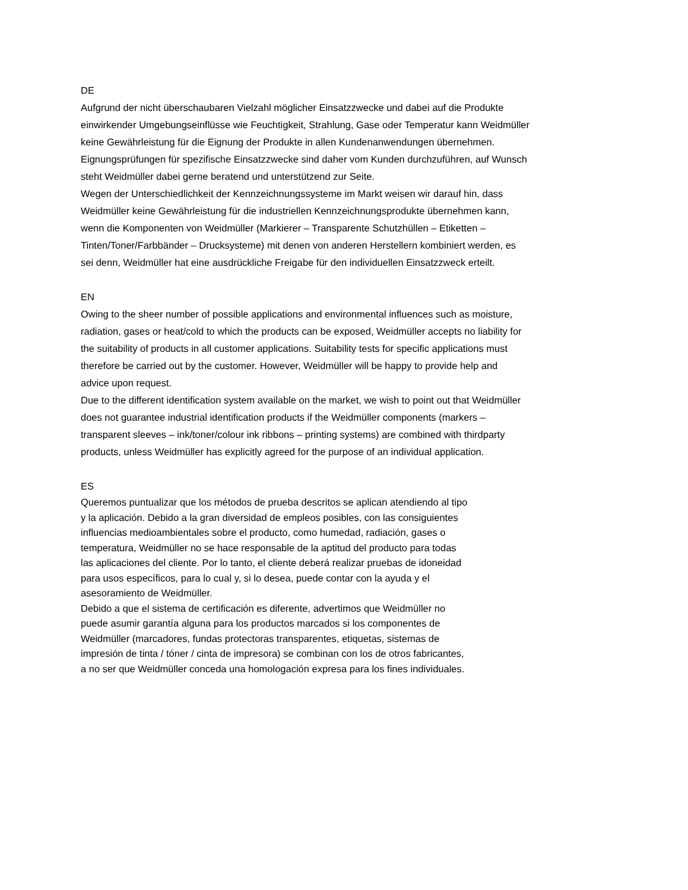DE
Aufgrund der nicht überschaubaren Vielzahl möglicher Einsatzzwecke und dabei auf die Produkte
einwirkender Umgebungseinflüsse wie Feuchtigkeit, Strahlung, Gase oder Temperatur kann Weidmüller
keine Gewährleistung für die Eignung der Produkte in allen Kundenanwendungen übernehmen.
Eignungsprüfungen für spezifische Einsatzzwecke sind daher vom Kunden durchzuführen, auf Wunsch
steht Weidmüller dabei gerne beratend und unterstützend zur Seite.
Wegen der Unterschiedlichkeit der Kennzeichnungssysteme im Markt weisen wir darauf hin, dass
Weidmüller keine Gewährleistung für die industriellen Kennzeichnungsprodukte übernehmen kann,
wenn die Komponenten von Weidmüller (Markierer – Transparente Schutzhüllen – Etiketten –
Tinten/Toner/Farbbänder – Drucksysteme) mit denen von anderen Herstellern kombiniert werden, es
sei denn, Weidmüller hat eine ausdrückliche Freigabe für den individuellen Einsatzzweck erteilt.
EN
Owing to the sheer number of possible applications and environmental influences such as moisture,
radiation, gases or heat/cold to which the products can be exposed, Weidmüller accepts no liability for
the suitability of products in all customer applications. Suitability tests for specific applications must
therefore be carried out by the customer. However, Weidmüller will be happy to provide help and
advice upon request.
Due to the different identification system available on the market, we wish to point out that Weidmüller
does not guarantee industrial identification products if the Weidmüller components (markers –
transparent sleeves – ink/toner/colour ink ribbons – printing systems) are combined with thirdparty
products, unless Weidmüller has explicitly agreed for the purpose of an individual application.
ES
Queremos puntualizar que los métodos de prueba descritos se aplican atendiendo al tipo
y la aplicación. Debido a la gran diversidad de empleos posibles, con las consiguientes
influencias medioambientales sobre el producto, como humedad, radiación, gases o
temperatura, Weidmüller no se hace responsable de la aptitud del producto para todas
las aplicaciones del cliente. Por lo tanto, el cliente deberá realizar pruebas de idoneidad
para usos específicos, para lo cual y, si lo desea, puede contar con la ayuda y el
asesoramiento de Weidmüller.
Debido a que el sistema de certificación es diferente, advertimos que Weidmüller no
puede asumir garantía alguna para los productos marcados si los componentes de
Weidmüller (marcadores, fundas protectoras transparentes, etiquetas, sistemas de
impresión de tinta / tóner / cinta de impresora) se combinan con los de otros fabricantes,
a no ser que Weidmüller conceda una homologación expresa para los fines individuales.